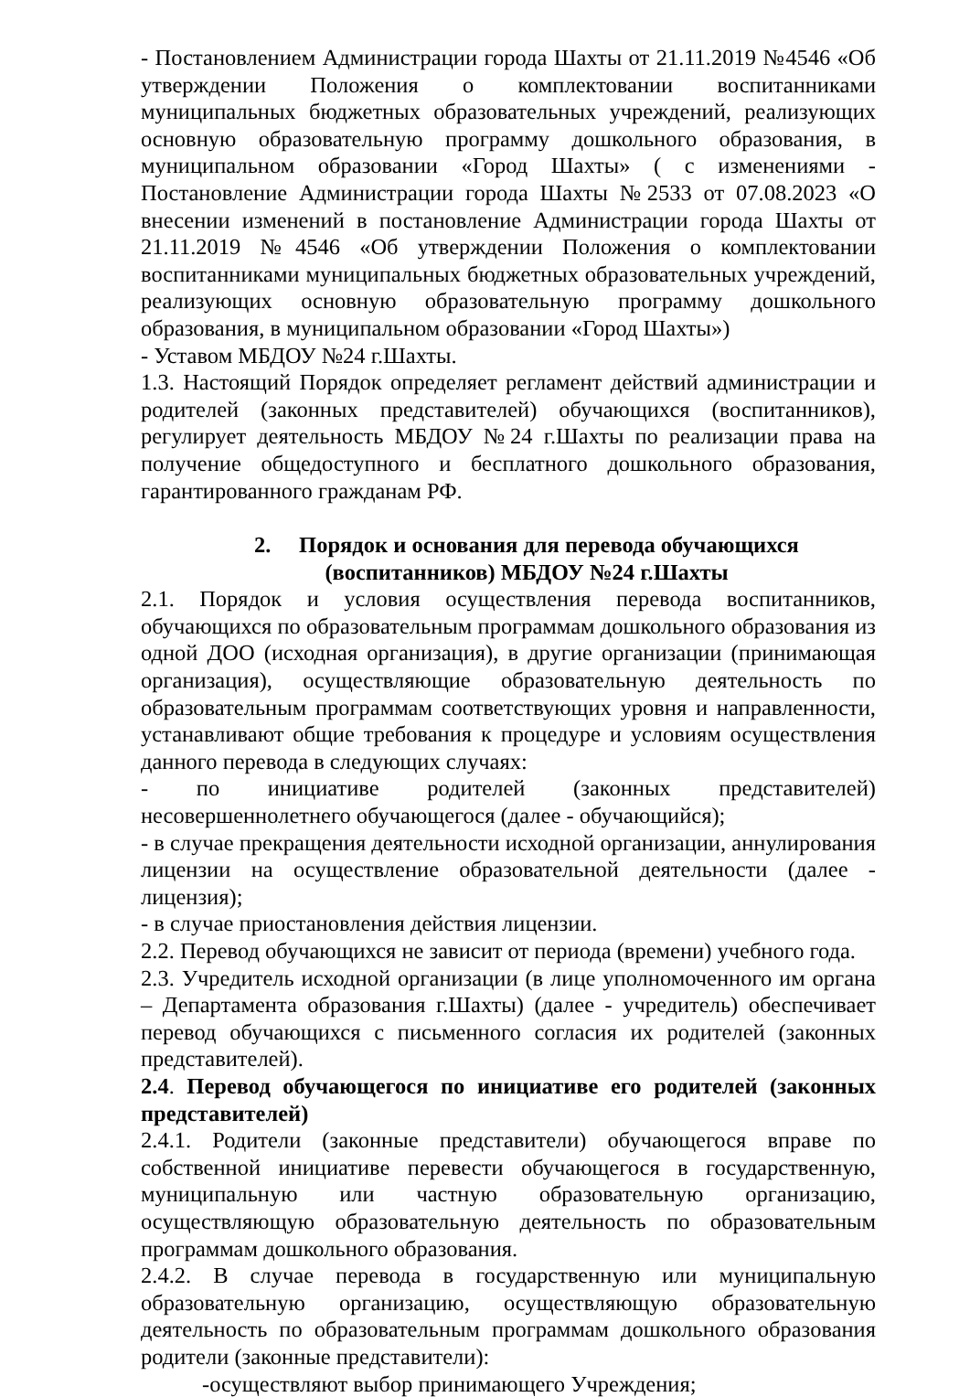- Постановлением Администрации города Шахты от 21.11.2019 №4546 «Об утверждении Положения о комплектовании воспитанниками муниципальных бюджетных образовательных учреждений, реализующих основную образовательную программу дошкольного образования, в муниципальном образовании «Город Шахты» ( с изменениями - Постановление Администрации города Шахты №2533 от 07.08.2023 «О внесении изменений в постановление Администрации города Шахты от 21.11.2019 №4546 «Об утверждении Положения о комплектовании воспитанниками муниципальных бюджетных образовательных учреждений, реализующих основную образовательную программу дошкольного образования, в муниципальном образовании «Город Шахты»)
- Уставом МБДОУ №24 г.Шахты.
1.3. Настоящий Порядок определяет регламент действий администрации и родителей (законных представителей) обучающихся (воспитанников), регулирует деятельность МБДОУ №24 г.Шахты по реализации права на получение общедоступного и бесплатного дошкольного образования, гарантированного гражданам РФ.
2. Порядок и основания для перевода обучающихся
(воспитанников) МБДОУ №24 г.Шахты
2.1. Порядок и условия осуществления перевода воспитанников, обучающихся по образовательным программам дошкольного образования из одной ДОО (исходная организация), в другие организации (принимающая организация), осуществляющие образовательную деятельность по образовательным программам соответствующих уровня и направленности, устанавливают общие требования к процедуре и условиям осуществления данного перевода в следующих случаях:
- по инициативе родителей (законных представителей) несовершеннолетнего обучающегося (далее - обучающийся);
- в случае прекращения деятельности исходной организации, аннулирования лицензии на осуществление образовательной деятельности (далее - лицензия);
- в случае приостановления действия лицензии.
2.2. Перевод обучающихся не зависит от периода (времени) учебного года.
2.3. Учредитель исходной организации (в лице уполномоченного им органа – Департамента образования г.Шахты) (далее - учредитель) обеспечивает перевод обучающихся с письменного согласия их родителей (законных представителей).
2.4. Перевод обучающегося по инициативе его родителей (законных представителей)
2.4.1. Родители (законные представители) обучающегося вправе по собственной инициативе перевести обучающегося в государственную, муниципальную или частную образовательную организацию, осуществляющую образовательную деятельность по образовательным программам дошкольного образования.
2.4.2. В случае перевода в государственную или муниципальную образовательную организацию, осуществляющую образовательную деятельность по образовательным программам дошкольного образования родители (законные представители):
-осуществляют выбор принимающего Учреждения;